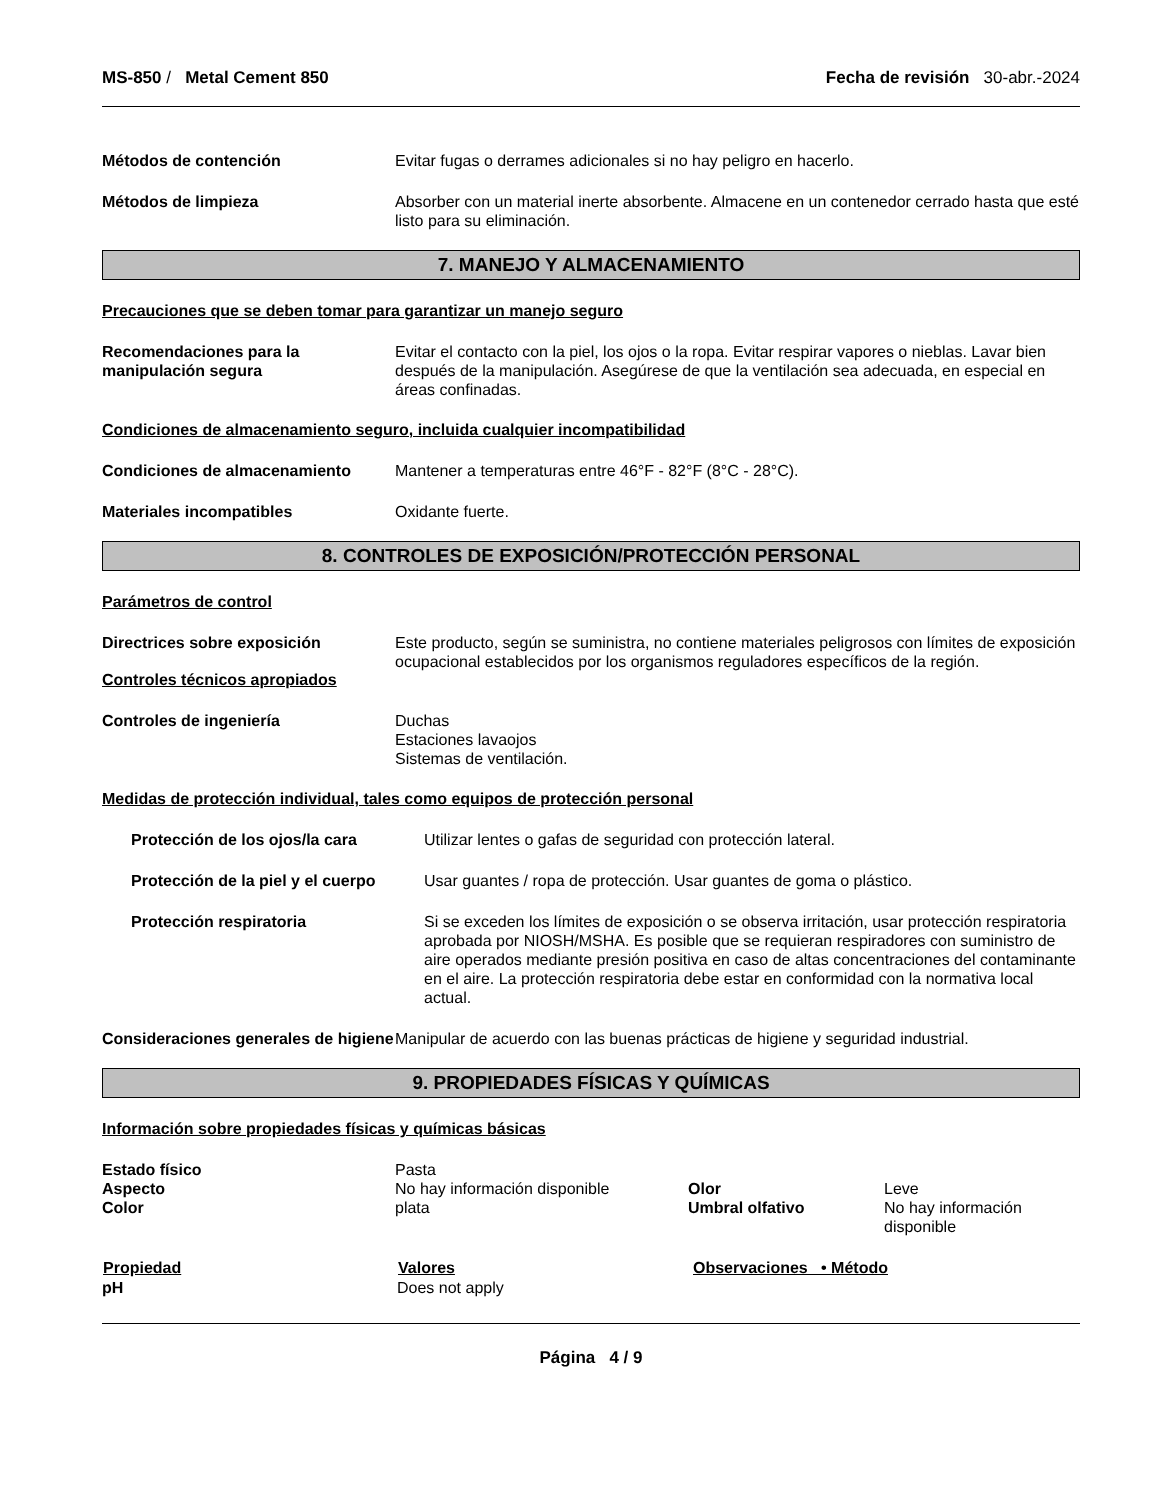MS-850 / Metal Cement 850 Fecha de revisión 30-abr.-2024
| Métodos de contención | Evitar fugas o derrames adicionales si no hay peligro en hacerlo. |
| Métodos de limpieza | Absorber con un material inerte absorbente. Almacene en un contenedor cerrado hasta que esté listo para su eliminación. |
7. MANEJO Y ALMACENAMIENTO
Precauciones que se deben tomar para garantizar un manejo seguro
| Recomendaciones para la manipulación segura | Evitar el contacto con la piel, los ojos o la ropa. Evitar respirar vapores o nieblas. Lavar bien después de la manipulación. Asegúrese de que la ventilación sea adecuada, en especial en áreas confinadas. |
Condiciones de almacenamiento seguro, incluida cualquier incompatibilidad
| Condiciones de almacenamiento | Mantener a temperaturas entre 46°F - 82°F (8°C - 28°C). |
| Materiales incompatibles | Oxidante fuerte. |
8. CONTROLES DE EXPOSICIÓN/PROTECCIÓN PERSONAL
Parámetros de control
| Directrices sobre exposición | Este producto, según se suministra, no contiene materiales peligrosos con límites de exposición ocupacional establecidos por los organismos reguladores específicos de la región. |
Controles técnicos apropiados
| Controles de ingeniería | Duchas Estaciones lavaojos Sistemas de ventilación. |
Medidas de protección individual, tales como equipos de protección personal
| Protección de los ojos/la cara | Utilizar lentes o gafas de seguridad con protección lateral. |
| Protección de la piel y el cuerpo | Usar guantes / ropa de protección. Usar guantes de goma o plástico. |
| Protección respiratoria | Si se exceden los límites de exposición o se observa irritación, usar protección respiratoria aprobada por NIOSH/MSHA. Es posible que se requieran respiradores con suministro de aire operados mediante presión positiva en caso de altas concentraciones del contaminante en el aire. La protección respiratoria debe estar en conformidad con la normativa local actual. |
| Consideraciones generales de higiene | Manipular de acuerdo con las buenas prácticas de higiene y seguridad industrial. |
9. PROPIEDADES FÍSICAS Y QUÍMICAS
Información sobre propiedades físicas y químicas básicas
| Estado físico | Pasta | | |
| Aspecto | No hay información disponible | Olor | Leve |
| Color | plata | Umbral olfativo | No hay información disponible |
| Propiedad | Valores | Observaciones • Método |
| --- | --- | --- |
| pH | Does not apply | |
Página 4 / 9